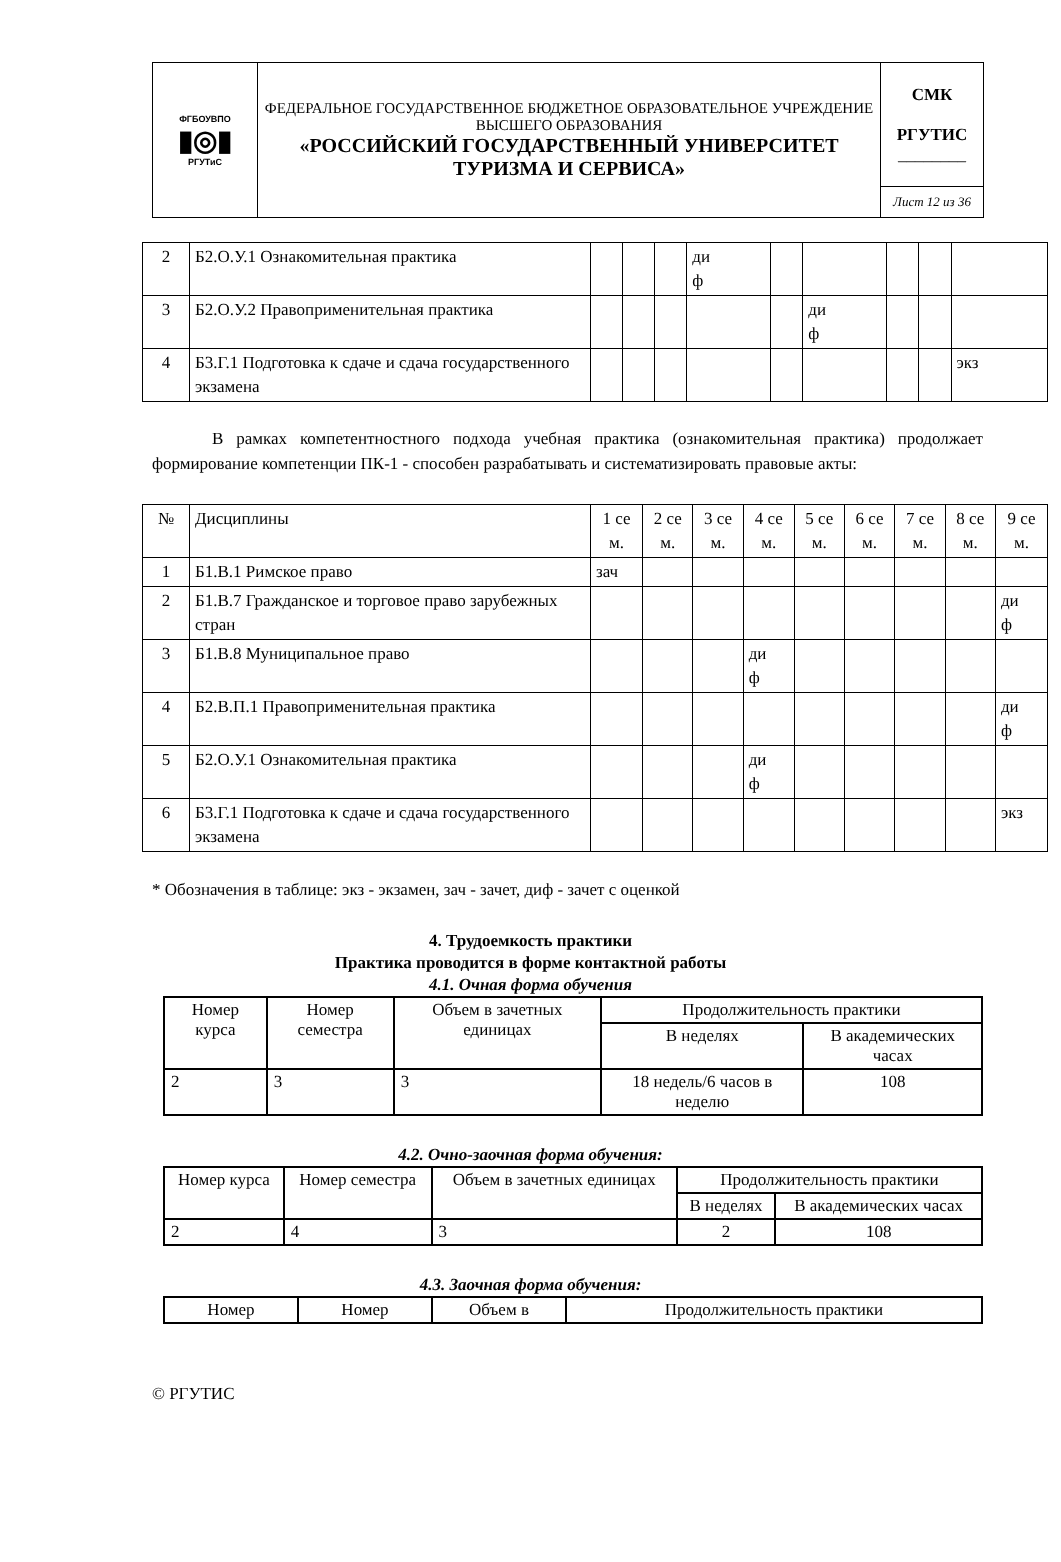| ФГБОУВПО ▮◎▮ РГУТиС | ФЕДЕРАЛЬНОЕ ГОСУДАРСТВЕННОЕ БЮДЖЕТНОЕ ОБРАЗОВАТЕЛЬНОЕ УЧРЕЖДЕНИЕ ВЫСШЕГО ОБРАЗОВАНИЯ «РОССИЙСКИЙ ГОСУДАРСТВЕННЫЙ УНИВЕРСИТЕТ ТУРИЗМА И СЕРВИСА» | СМК РГУТИС ________ |
| | | Лист 12 из 36 |
| 2 | Б2.О.У.1 Ознакомительная практика | | | | ди ф | | | | | |
| 3 | Б2.О.У.2 Правоприменительная практика | | | | | | ди ф | | | |
| 4 | Б3.Г.1 Подготовка к сдаче и сдача государственного экзамена | | | | | | | | | экз |
В рамках компетентностного подхода учебная практика (ознакомительная практика) продолжает формирование компетенции ПК-1 - способен разрабатывать и систематизировать правовые акты:
| № | Дисциплины | 1 се м. | 2 се м. | 3 се м. | 4 се м. | 5 се м. | 6 се м. | 7 се м. | 8 се м. | 9 се м. |
| 1 | Б1.В.1 Римское право | зач | | | | | | | | |
| 2 | Б1.В.7 Гражданское и торговое право зарубежных стран | | | | | | | | | ди ф |
| 3 | Б1.В.8 Муниципальное право | | | | ди ф | | | | | |
| 4 | Б2.В.П.1 Правоприменительная практика | | | | | | | | | ди ф |
| 5 | Б2.О.У.1 Ознакомительная практика | | | | ди ф | | | | | |
| 6 | Б3.Г.1 Подготовка к сдаче и сдача государственного экзамена | | | | | | | | | экз |
* Обозначения в таблице: экз - экзамен, зач - зачет, диф - зачет с оценкой
4. Трудоемкость практики
Практика проводится в форме контактной работы
4.1. Очная форма обучения
| Номер курса | Номер семестра | Объем в зачетных единицах | Продолжительность практики | |
| | | | В неделях | В академических часах |
| 2 | 3 | 3 | 18 недель/6 часов в неделю | 108 |
4.2. Очно-заочная форма обучения:
| Номер курса | Номер семестра | Объем в зачетных единицах | Продолжительность практики | |
| | | | В неделях | В академических часах |
| 2 | 4 | 3 | 2 | 108 |
4.3. Заочная форма обучения:
| Номер | Номер | Объем в | Продолжительность практики |
© РГУТИС